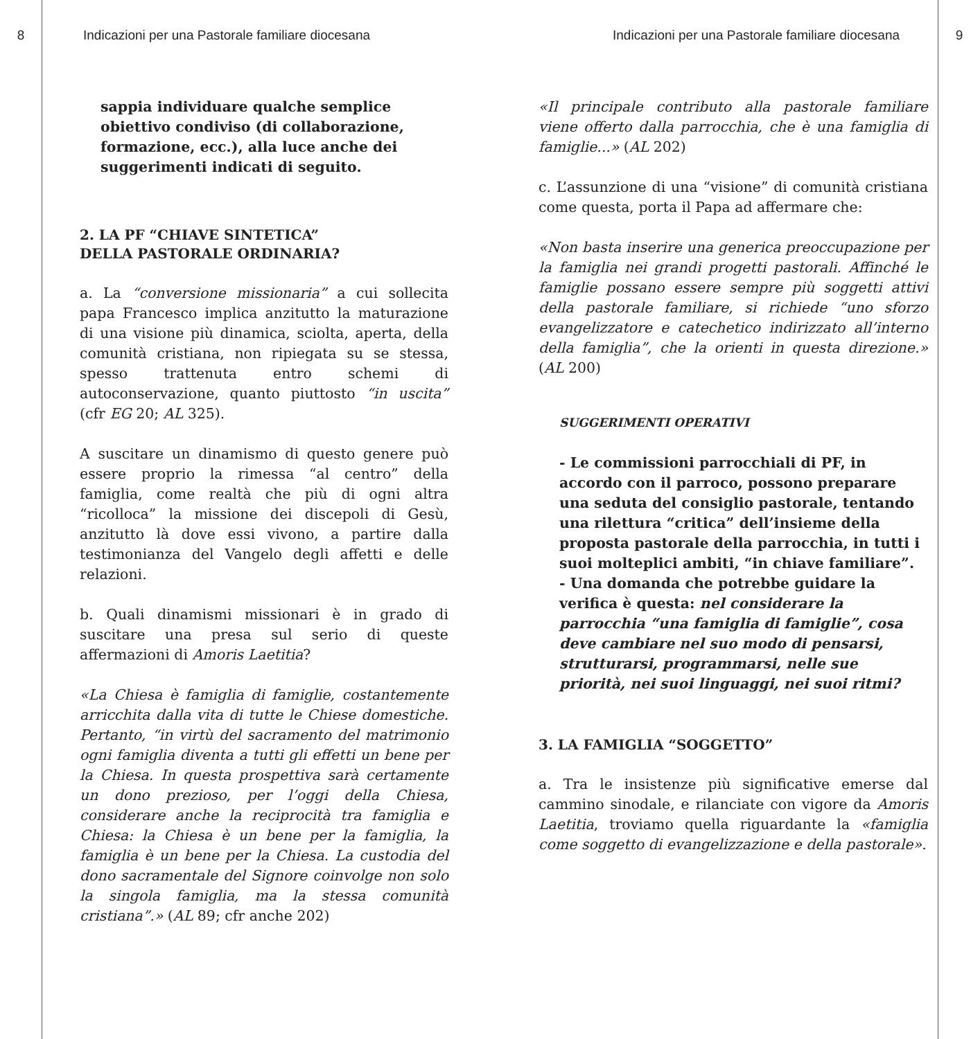8 Indicazioni per una Pastorale familiare diocesana
sappia individuare qualche semplice obiettivo condiviso (di collaborazione, formazione, ecc.), alla luce anche dei suggerimenti indicati di seguito.
2. LA PF “CHIAVE SINTETICA”
DELLA PASTORALE ORDINARIA?
a. La “conversione missionaria” a cui sollecita papa Francesco implica anzitutto la maturazione di una visione più dinamica, sciolta, aperta, della comunità cristiana, non ripiegata su se stessa, spesso trattenuta entro schemi di autoconservazione, quanto piuttosto “in uscita” (cfr EG 20; AL 325).
A suscitare un dinamismo di questo genere può essere proprio la rimessa “al centro” della famiglia, come realtà che più di ogni altra “ricolloca” la missione dei discepoli di Gesù, anzitutto là dove essi vivono, a partire dalla testimonianza del Vangelo degli affetti e delle relazioni.
b. Quali dinamismi missionari è in grado di suscitare una presa sul serio di queste affermazioni di Amoris Laetitia?
«La Chiesa è famiglia di famiglie, costantemente arricchita dalla vita di tutte le Chiese domestiche. Pertanto, “in virtù del sacramento del matrimonio ogni famiglia diventa a tutti gli effetti un bene per la Chiesa. In questa prospettiva sarà certamente un dono prezioso, per l’oggi della Chiesa, considerare anche la reciprocità tra famiglia e Chiesa: la Chiesa è un bene per la famiglia, la famiglia è un bene per la Chiesa. La custodia del dono sacramentale del Signore coinvolge non solo la singola famiglia, ma la stessa comunità cristiana”.» (AL 89; cfr anche 202)
Indicazioni per una Pastorale familiare diocesana 9
«Il principale contributo alla pastorale familiare viene offerto dalla parrocchia, che è una famiglia di famiglie...» (AL 202)
c. L’assunzione di una “visione” di comunità cristiana come questa, porta il Papa ad affermare che:
«Non basta inserire una generica preoccupazione per la famiglia nei grandi progetti pastorali. Affinché le famiglie possano essere sempre più soggetti attivi della pastorale familiare, si richiede “uno sforzo evangelizzatore e catechetico indirizzato all’interno della famiglia”, che la orienti in questa direzione.» (AL 200)
SUGGERIMENTI OPERATIVI
- Le commissioni parrocchiali di PF, in accordo con il parroco, possono preparare una seduta del consiglio pastorale, tentando una rilettura “critica” dell’insieme della proposta pastorale della parrocchia, in tutti i suoi molteplici ambiti, “in chiave familiare”.
- Una domanda che potrebbe guidare la verifica è questa: nel considerare la parrocchia “una famiglia di famiglie”, cosa deve cambiare nel suo modo di pensarsi, strutturarsi, programmarsi, nelle sue priorità, nei suoi linguaggi, nei suoi ritmi?
3. LA FAMIGLIA “SOGGETTO”
a. Tra le insistenze più significative emerse dal cammino sinodale, e rilanciate con vigore da Amoris Laetitia, troviamo quella riguardante la «famiglia come soggetto di evangelizzazione e della pastorale».